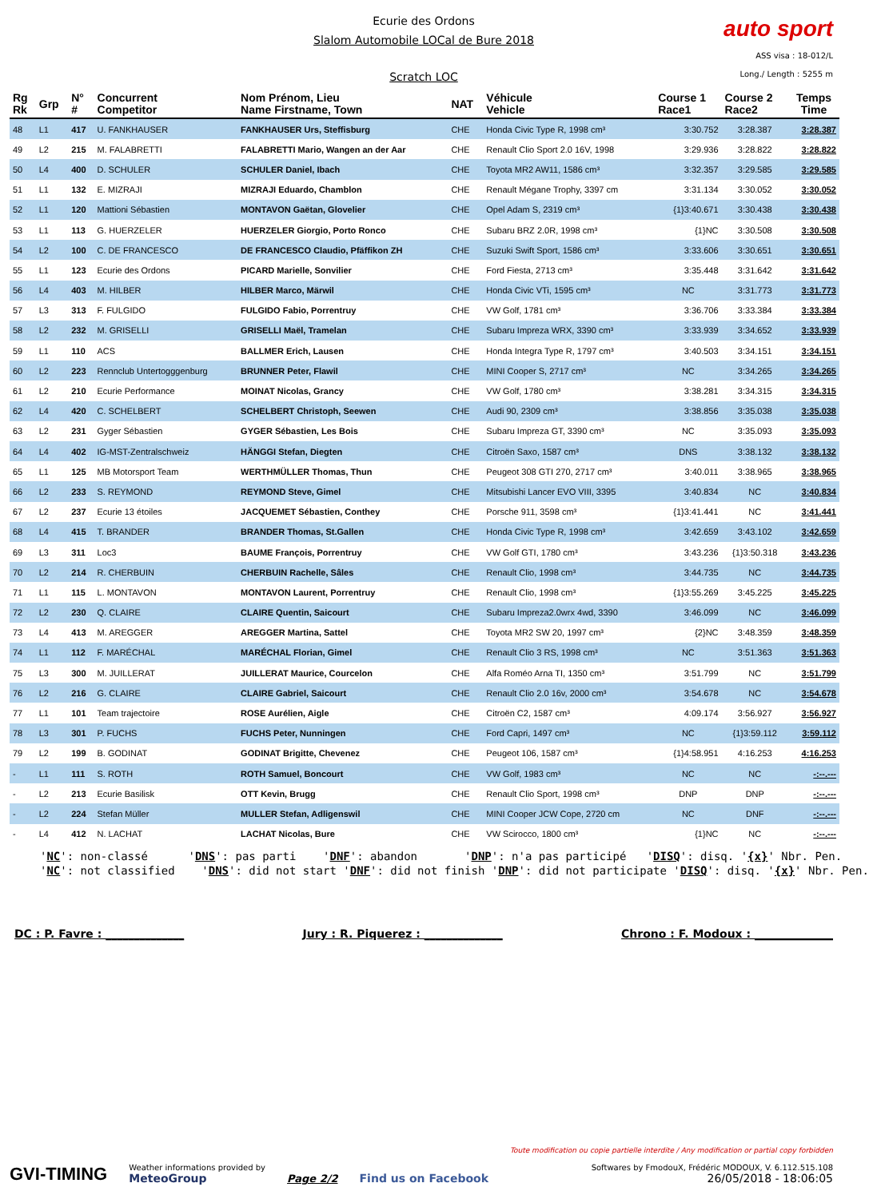Ecurie des Ordons
Slalom Automobile LOCal de Bure 2018
Scratch LOC
auto sport
ASS visa : 18-012/L
Long./ Length : 5255 m
| Rg Rk | Grp | N° # | Concurrent Competitor | Nom Prénom, Lieu Name Firstname, Town | NAT | Véhicule Vehicle | Course 1 Race1 | Course 2 Race2 | Temps Time |
| --- | --- | --- | --- | --- | --- | --- | --- | --- | --- |
| 48 | L1 | 417 | U. FANKHAUSER | FANKHAUSER Urs, Steffisburg | CHE | Honda Civic Type R, 1998 cm³ | 3:30.752 | 3:28.387 | 3:28.387 |
| 49 | L2 | 215 | M. FALABRETTI | FALABRETTI Mario, Wangen an der Aar | CHE | Renault Clio Sport 2.0 16V, 1998 | 3:29.936 | 3:28.822 | 3:28.822 |
| 50 | L4 | 400 | D. SCHULER | SCHULER Daniel, Ibach | CHE | Toyota MR2 AW11, 1586 cm³ | 3:32.357 | 3:29.585 | 3:29.585 |
| 51 | L1 | 132 | E. MIZRAJI | MIZRAJI Eduardo, Chamblon | CHE | Renault Mégane Trophy, 3397 cm | 3:31.134 | 3:30.052 | 3:30.052 |
| 52 | L1 | 120 | Mattioni Sébastien | MONTAVON Gaëtan, Glovelier | CHE | Opel Adam S, 2319 cm³ | {1}3:40.671 | 3:30.438 | 3:30.438 |
| 53 | L1 | 113 | G. HUERZELER | HUERZELER Giorgio, Porto Ronco | CHE | Subaru BRZ 2.0R, 1998 cm³ | {1}NC | 3:30.508 | 3:30.508 |
| 54 | L2 | 100 | C. DE FRANCESCO | DE FRANCESCO Claudio, Pfäffikon ZH | CHE | Suzuki Swift Sport, 1586 cm³ | 3:33.606 | 3:30.651 | 3:30.651 |
| 55 | L1 | 123 | Ecurie des Ordons | PICARD Marielle, Sonvilier | CHE | Ford Fiesta, 2713 cm³ | 3:35.448 | 3:31.642 | 3:31.642 |
| 56 | L4 | 403 | M. HILBER | HILBER Marco, Märwil | CHE | Honda Civic VTi, 1595 cm³ | NC | 3:31.773 | 3:31.773 |
| 57 | L3 | 313 | F. FULGIDO | FULGIDO Fabio, Porrentruy | CHE | VW Golf, 1781 cm³ | 3:36.706 | 3:33.384 | 3:33.384 |
| 58 | L2 | 232 | M. GRISELLI | GRISELLI Maël, Tramelan | CHE | Subaru Impreza WRX, 3390 cm³ | 3:33.939 | 3:34.652 | 3:33.939 |
| 59 | L1 | 110 | ACS | BALLMER Erich, Lausen | CHE | Honda Integra Type R, 1797 cm³ | 3:40.503 | 3:34.151 | 3:34.151 |
| 60 | L2 | 223 | Rennclub Untertogggenburg | BRUNNER Peter, Flawil | CHE | MINI Cooper S, 2717 cm³ | NC | 3:34.265 | 3:34.265 |
| 61 | L2 | 210 | Ecurie Performance | MOINAT Nicolas, Grancy | CHE | VW Golf, 1780 cm³ | 3:38.281 | 3:34.315 | 3:34.315 |
| 62 | L4 | 420 | C. SCHELBERT | SCHELBERT Christoph, Seewen | CHE | Audi 90, 2309 cm³ | 3:38.856 | 3:35.038 | 3:35.038 |
| 63 | L2 | 231 | Gyger Sébastien | GYGER Sébastien, Les Bois | CHE | Subaru Impreza GT, 3390 cm³ | NC | 3:35.093 | 3:35.093 |
| 64 | L4 | 402 | IG-MST-Zentralschweiz | HÄNGGI Stefan, Diegten | CHE | Citroën Saxo, 1587 cm³ | DNS | 3:38.132 | 3:38.132 |
| 65 | L1 | 125 | MB Motorsport Team | WERTHMÜLLER Thomas, Thun | CHE | Peugeot 308 GTI 270, 2717 cm³ | 3:40.011 | 3:38.965 | 3:38.965 |
| 66 | L2 | 233 | S. REYMOND | REYMOND Steve, Gimel | CHE | Mitsubishi Lancer EVO VIII, 3395 | 3:40.834 | NC | 3:40.834 |
| 67 | L2 | 237 | Ecurie 13 étoiles | JACQUEMET Sébastien, Conthey | CHE | Porsche 911, 3598 cm³ | {1}3:41.441 | NC | 3:41.441 |
| 68 | L4 | 415 | T. BRANDER | BRANDER Thomas, St.Gallen | CHE | Honda Civic Type R, 1998 cm³ | 3:42.659 | 3:43.102 | 3:42.659 |
| 69 | L3 | 311 | Loc3 | BAUME François, Porrentruy | CHE | VW Golf GTI, 1780 cm³ | 3:43.236 | {1}3:50.318 | 3:43.236 |
| 70 | L2 | 214 | R. CHERBUIN | CHERBUIN Rachelle, Sâles | CHE | Renault Clio, 1998 cm³ | 3:44.735 | NC | 3:44.735 |
| 71 | L1 | 115 | L. MONTAVON | MONTAVON Laurent, Porrentruy | CHE | Renault Clio, 1998 cm³ | {1}3:55.269 | 3:45.225 | 3:45.225 |
| 72 | L2 | 230 | Q. CLAIRE | CLAIRE Quentin, Saicourt | CHE | Subaru Impreza2.0wrx 4wd, 3390 | 3:46.099 | NC | 3:46.099 |
| 73 | L4 | 413 | M. AREGGER | AREGGER Martina, Sattel | CHE | Toyota MR2 SW 20, 1997 cm³ | {2}NC | 3:48.359 | 3:48.359 |
| 74 | L1 | 112 | F. MARÉCHAL | MARÉCHAL Florian, Gimel | CHE | Renault Clio 3 RS, 1998 cm³ | NC | 3:51.363 | 3:51.363 |
| 75 | L3 | 300 | M. JUILLERAT | JUILLERAT Maurice, Courcelon | CHE | Alfa Roméo Arna TI, 1350 cm³ | 3:51.799 | NC | 3:51.799 |
| 76 | L2 | 216 | G. CLAIRE | CLAIRE Gabriel, Saicourt | CHE | Renault Clio 2.0 16v, 2000 cm³ | 3:54.678 | NC | 3:54.678 |
| 77 | L1 | 101 | Team trajectoire | ROSE Aurélien, Aigle | CHE | Citroën C2, 1587 cm³ | 4:09.174 | 3:56.927 | 3:56.927 |
| 78 | L3 | 301 | P. FUCHS | FUCHS Peter, Nunningen | CHE | Ford Capri, 1497 cm³ | NC | {1}3:59.112 | 3:59.112 |
| 79 | L2 | 199 | B. GODINAT | GODINAT Brigitte, Chevenez | CHE | Peugeot 106, 1587 cm³ | {1}4:58.951 | 4:16.253 | 4:16.253 |
| - | L1 | 111 | S. ROTH | ROTH Samuel, Boncourt | CHE | VW Golf, 1983 cm³ | NC | NC | -:--.--- |
| - | L2 | 213 | Ecurie Basilisk | OTT Kevin, Brugg | CHE | Renault Clio Sport, 1998 cm³ | DNP | DNP | -:--.--- |
| - | L2 | 224 | Stefan Müller | MULLER Stefan, Adligenswil | CHE | MINI Cooper JCW Cope, 2720 cm | NC | DNF | -:--.--- |
| - | L4 | 412 | N. LACHAT | LACHAT Nicolas, Bure | CHE | VW Scirocco, 1800 cm³ | {1}NC | NC | -:--.--- |
'NC': non-classé 'DNS': pas parti 'DNF': abandon 'DNP': n'a pas participé 'DISQ': disq. '{x}' Nbr. Pen. 'NC': not classified 'DNS': did not start 'DNF': did not finish 'DNP': did not participate 'DISQ': disq. '{x}' Nbr. Pen.
DC : P. Favre : ______________ Jury : R. Piquerez : ______________ Chrono : F. Modoux : ______________
GVI-TIMING
Weather informations provided by
MeteoGroup
Page 2/2
Find us on Facebook
Toute modification ou copie partielle interdite / Any modification or partial copy forbidden
Softwares by FmodouX, Frédéric MODOUX, V. 6.112.515.108
26/05/2018 - 18:06:05